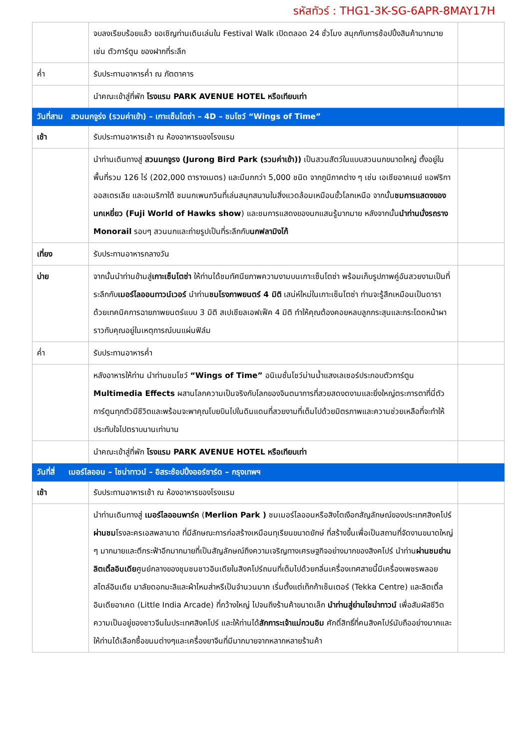รหัสทัวร์ : THG1-3K-SG-6APR-8MAY17H
| | จบลงเรียบร้อยแล้ว ขอเชิญท่านเดินเล่นใน Festival Walk เปิดตลอด 24 ชั่วโมง สนุกกับการช้อปปิ้งสินค้ามากมาย เช่น ตัวการ์ตูน ของฝากที่ระลึก | |
| ค่ำ | รับประทานอาหารค่ำ ณ ภัตตาคาร | |
| | นำคณะเข้าสู่ที่พัก โรงแรม PARK AVENUE HOTEL หรือเทียบเท่า | |
| วันที่สาม สวนนกจูร่ง (รวมค่าเข้า) – เกาะเซ็นโตซ่า – 4D – ชมโชว์ “Wings of Time” | | |
| เช้า | รับประทานอาหารเช้า ณ ห้องอาหารของโรงแรม | |
| | นำท่านเดินทางสู่ สวนนกจูรง (Jurong Bird Park (รวมค่าเข้า)) เป็นสวนสัตว์ในแบบสวนนกขนาดใหญ่ ตั้งอยู่ในพื้นที่รวม 126 ไร่ (202,000 ตารางเมตร) และมีนกกว่า 5,000 ชนิด จากภูมิภาคต่าง ๆ เช่น เอเชียอาคเนย์ แอฟริกา ออสเตรเลีย และอเมริกาใต้ ชมนกเพนกวินที่เล่นสนุกสนานในสิ่งแวดล้อมเหมือนขั้วโลกเหนือ จากนั้น ชมการแสดงของนกเหยี่ยว (Fuji World of Hawks show ) และชมการแสดงของนกแสนรู้มากมาย หลังจากนั้น นำท่านนั่งรถราง Monorail รอบๆ สวนนกและถ่ายรูปเป็นที่ระลึกกับ นกฟลามิงโก้ | |
| เที่ยง | รับประทานอาหารกลางวัน | |
| บ่าย | จากนั้นนำท่านข้ามสู่ เกาะเซ็นโตซ่า ให้ท่านได้ชมทัศนียภาพความงามบนเกาะเซ็นโตซ่า พร้อมเก็บรูปภาพคู่อันสวยงามเป็นที่ระลึกกับ เมอร์ไลออนทาวน์เวอร์ นำท่าน ชมโรงภาพยนตร์ 4 มิติ เสน่ห์ใหม่ในเกาะเซ็นโตซ่า ท่านจะรู้สึกเหมือนเป็นดาราด้วยเทคนิคการฉายภาพยนตร์แบบ 3 มิติ สเปเชียลเอฟเฟ็ค 4 มิติ ทำให้คุณต้องคอยหลบลูกกระสุนและกระโดดหน้าผาราวกับคุณอยู่ในเหตุการณ์บนแผ่นฟิล์ม | |
| ค่ำ | รับประทานอาหารค่ำ | |
| | หลังอาหารให้ท่าน นำท่านชมโชว์ “Wings of Time” อนิเมชั่นโชว์ม่านน้ำแสงเลเซอร์ประกอบตัวการ์ตูน Multimedia Effects ผสานโลกความเป็นจริงกับโลกของจินตนาการที่สวยสดงดงามและยิ่งใหญ่ตระการตาที่นี่ตัวการ์ตูนทุกตัวมีชีวิตและพร้อมจะพาคุณโบยบินไปในดินแดนที่สวยงามที่เต็มไปด้วยมิตรภาพและความช่วยเหลือที่จะทำให้ประทับใจไปตราบนานเท่านาน | |
| | นำคณะเข้าสู่ที่พัก โรงแรม PARK AVENUE HOTEL หรือเทียบเท่า | |
| วันที่สี่ เมอร์ไลออน – ไชน่าทาวน์ – อิสระช้อปปิ้งออร์ชาร์ด – กรุงเทพฯ | | |
| เช้า | รับประทานอาหารเช้า ณ ห้องอาหารของโรงแรม | |
| | นำท่านเดินทางสู่ เมอร์ไลออนพาร์ค ( Merlion Park ) ชมเมอร์ไลออนหรือสิงโตเงือกสัญลักษณ์ของประเทศสิงคโปร์ ผ่านชม โรงละครเอสพลานาด ที่มีลักษณะการก่อสร้างเหมือนทุเรียนขนาดยักษ์ ที่สร้างขึ้นเพื่อเป็นสถานที่จัดงานขนาดใหญ่ ๆ มากมายและตึกระฟ้าอีกมากมายที่เป็นสัญลักษณ์ถึงความเจริญทางเศรษฐกิจอย่างมากของสิงคโปร์ นำท่าน ผ่านชมย่านลิตเติ้ลอินเดีย ศูนย์กลางของชุมชนชาวอินเดียในสิงคโปร์ถนนที่เต็มไปด้วยกลิ่นเครื่องเทศสายนี้มีเครื่องเพชรพลอยสไตล์อินเดีย มาลัยดอกมะลิและผ้าไหมส่าหรีเป็นจำนวนมาก เริ่มตั้งแต่เท็กก้าเซ็นเตอร์ (Tekka Centre) และลิตเติ้ลอินเดียอาเคด (Little India Arcade) ที่กว้างใหญ่ ไปจนถึงร้านค้าขนาดเล็ก นำท่านสู่ย่านไชน่าทาวน์ เพื่อสัมผัสชีวิตความเป็นอยู่ของชาวจีนในประเทศสิงคโปร์ และให้ท่านได้ สักการะเจ้าแม่กวนอิม ศักดิ์สิทธิ์ที่คนสิงคโปร์นับถืออย่างมากและให้ท่านได้เลือกซื้อขนมต่างๆและเครื่องยาจีนที่มีมากมายจากหลากหลายร้านค้า | |